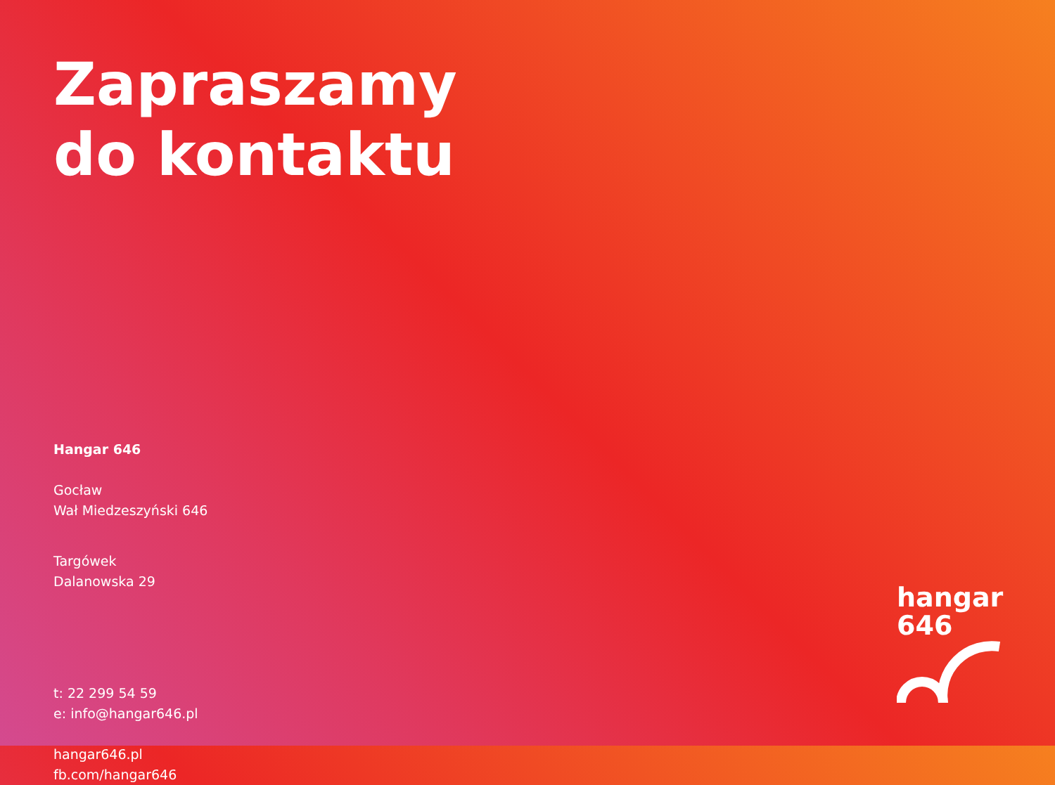Zapraszamy
do kontaktu
Hangar 646
Gocław
Wał Miedzeszyński 646
Targówek
Dalanowska 29
t: 22 299 54 59
e: info@hangar646.pl
hangar646.pl
fb.com/hangar646
hangar
646